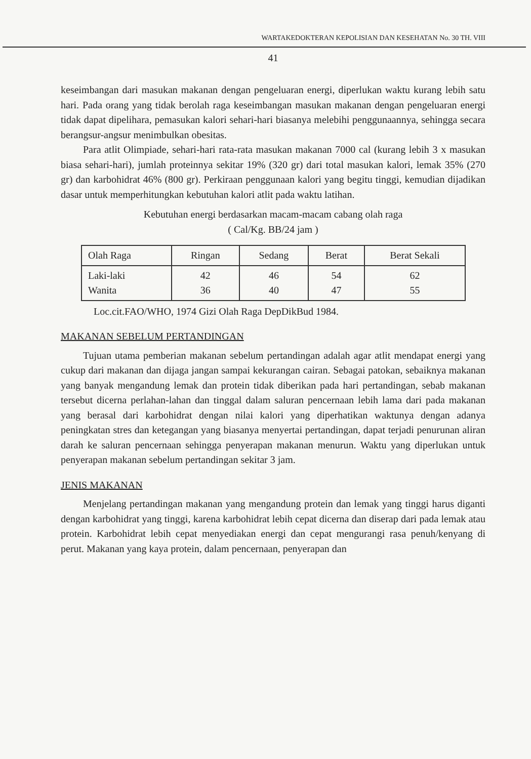WARTAKEDOKTERAN KEPOLISIAN DAN KESEHATAN No. 30 TH. VIII
41
keseimbangan dari masukan makanan dengan pengeluaran energi, diperlukan waktu kurang lebih satu hari. Pada orang yang tidak berolah raga keseimbangan masukan makanan dengan pengeluaran energi tidak dapat dipelihara, pemasukan kalori sehari-hari biasanya melebihi penggunaannya, sehingga secara berangsur-angsur menimbulkan obesitas.
Para atlit Olimpiade, sehari-hari rata-rata masukan makanan 7000 cal (kurang lebih 3 x masukan biasa sehari-hari), jumlah proteinnya sekitar 19% (320 gr) dari total masukan kalori, lemak 35% (270 gr) dan karbohidrat 46% (800 gr). Perkiraan penggunaan kalori yang begitu tinggi, kemudian dijadikan dasar untuk memperhitungkan kebutuhan kalori atlit pada waktu latihan.
Kebutuhan energi berdasarkan macam-macam cabang olah raga
( Cal/Kg. BB/24 jam )
| Olah Raga | Ringan | Sedang | Berat | Berat Sekali |
| Laki-laki Wanita | 42 36 | 46 40 | 54 47 | 62 55 |
Loc.cit.FAO/WHO, 1974 Gizi Olah Raga DepDikBud 1984.
MAKANAN SEBELUM PERTANDINGAN
Tujuan utama pemberian makanan sebelum pertandingan adalah agar atlit mendapat energi yang cukup dari makanan dan dijaga jangan sampai kekurangan cairan. Sebagai patokan, sebaiknya makanan yang banyak mengandung lemak dan protein tidak diberikan pada hari pertandingan, sebab makanan tersebut dicerna perlahan-lahan dan tinggal dalam saluran pencernaan lebih lama dari pada makanan yang berasal dari karbohidrat dengan nilai kalori yang diperhatikan waktunya dengan adanya peningkatan stres dan ketegangan yang biasanya menyertai pertandingan, dapat terjadi penurunan aliran darah ke saluran pencernaan sehingga penyerapan makanan menurun. Waktu yang diperlukan untuk penyerapan makanan sebelum pertandingan sekitar 3 jam.
JENIS MAKANAN
Menjelang pertandingan makanan yang mengandung protein dan lemak yang tinggi harus diganti dengan karbohidrat yang tinggi, karena karbohidrat lebih cepat dicerna dan diserap dari pada lemak atau protein. Karbohidrat lebih cepat menyediakan energi dan cepat mengurangi rasa penuh/kenyang di perut. Makanan yang kaya protein, dalam pencernaan, penyerapan dan